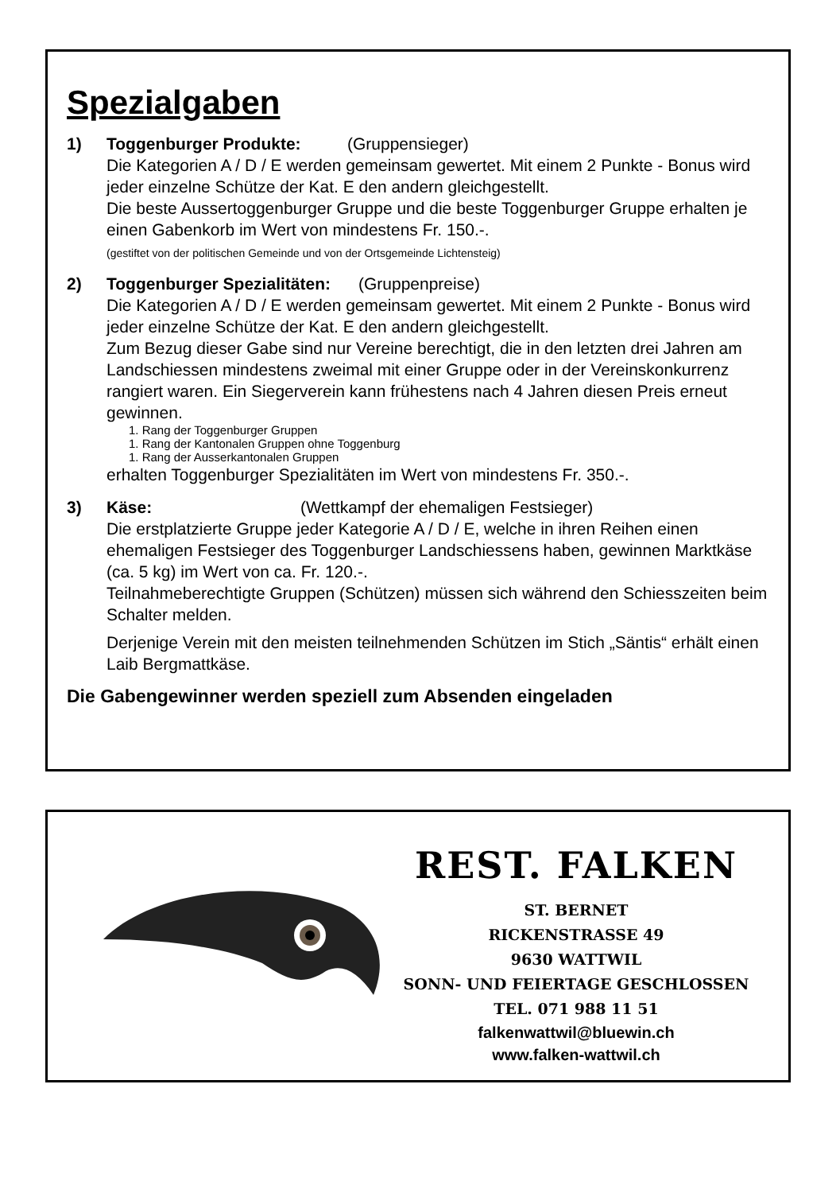Spezialgaben
1) Toggenburger Produkte: (Gruppensieger)
Die Kategorien A / D / E werden gemeinsam gewertet. Mit einem 2 Punkte - Bonus wird jeder einzelne Schütze der Kat. E den andern gleichgestellt.
Die beste Aussertoggenburger Gruppe und die beste Toggenburger Gruppe erhalten je einen Gabenkorb im Wert von mindestens Fr. 150.-.
(gestiftet von der politischen Gemeinde und von der Ortsgemeinde Lichtensteig)
2) Toggenburger Spezialitäten: (Gruppenpreise)
Die Kategorien A / D / E werden gemeinsam gewertet. Mit einem 2 Punkte - Bonus wird jeder einzelne Schütze der Kat. E den andern gleichgestellt.
Zum Bezug dieser Gabe sind nur Vereine berechtigt, die in den letzten drei Jahren am Landschiessen mindestens zweimal mit einer Gruppe oder in der Vereinskonkurrenz rangiert waren. Ein Siegerverein kann frühestens nach 4 Jahren diesen Preis erneut gewinnen.
1. Rang der Toggenburger Gruppen
1. Rang der Kantonalen Gruppen ohne Toggenburg
1. Rang der Ausserkantonalen Gruppen
erhalten Toggenburger Spezialitäten im Wert von mindestens Fr. 350.-.
3) Käse: (Wettkampf der ehemaligen Festsieger)
Die erstplatzierte Gruppe jeder Kategorie A / D / E, welche in ihren Reihen einen ehemaligen Festsieger des Toggenburger Landschiessens haben, gewinnen Marktkäse (ca. 5 kg) im Wert von ca. Fr. 120.-.
Teilnahmeberechtigte Gruppen (Schützen) müssen sich während den Schiesszeiten beim Schalter melden.
Derjenige Verein mit den meisten teilnehmenden Schützen im Stich „Säntis“ erhält einen Laib Bergmattkäse.
Die Gabengewinner werden speziell zum Absenden eingeladen
REST. FALKEN
ST. BERNET
RICKENSTRASSE 49
9630 WATTWIL
SONN- UND FEIERTAGE GESCHLOSSEN
TEL. 071 988 11 51
falkenwattwil@bluewin.ch
www.falken-wattwil.ch